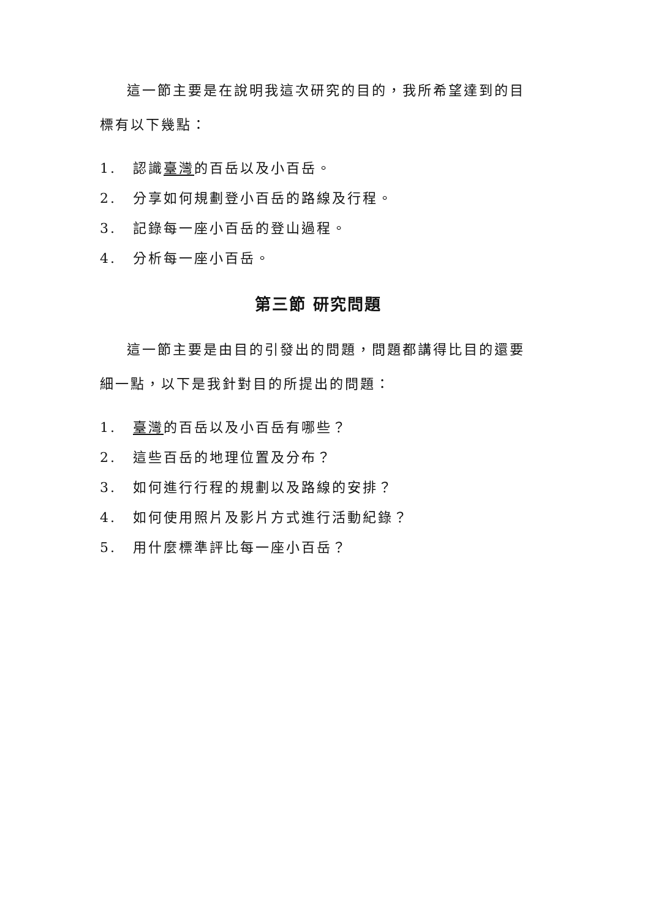這一節主要是在說明我這次研究的目的，我所希望達到的目標有以下幾點：
1. 認識臺灣的百岳以及小百岳。
2. 分享如何規劃登小百岳的路線及行程。
3. 記錄每一座小百岳的登山過程。
4. 分析每一座小百岳。
第三節 研究問題
這一節主要是由目的引發出的問題，問題都講得比目的還要細一點，以下是我針對目的所提出的問題：
1. 臺灣的百岳以及小百岳有哪些？
2. 這些百岳的地理位置及分布？
3. 如何進行行程的規劃以及路線的安排？
4. 如何使用照片及影片方式進行活動紀錄？
5. 用什麼標準評比每一座小百岳？